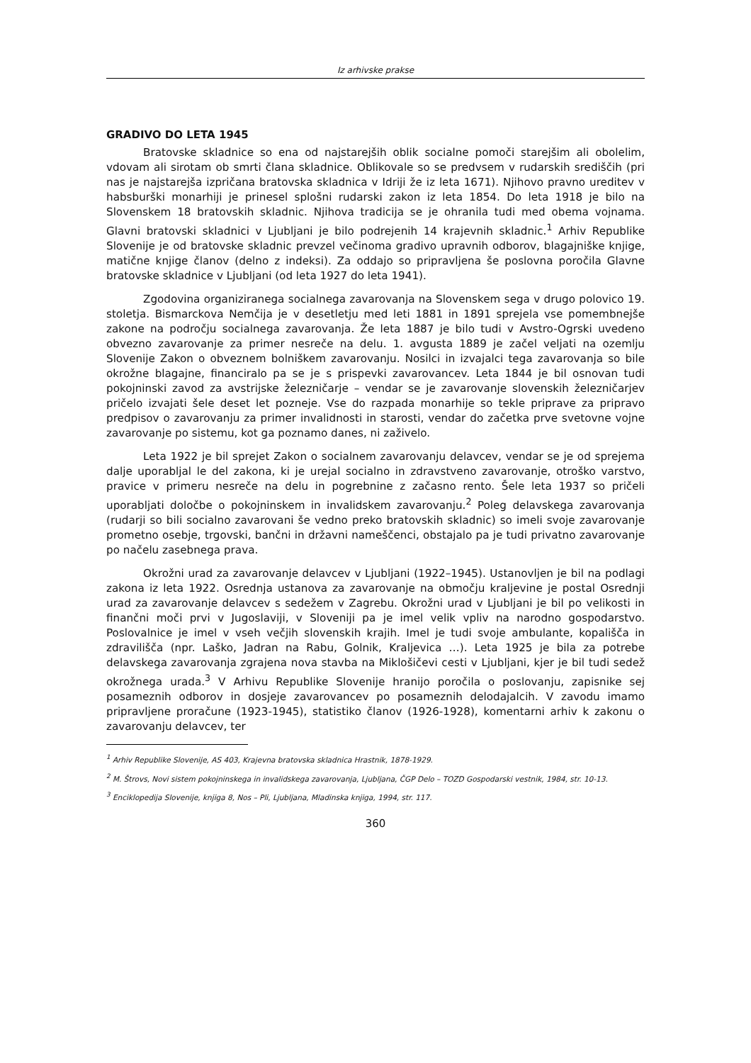Iz arhivske prakse
GRADIVO DO LETA 1945
Bratovske skladnice so ena od najstarejših oblik socialne pomoči starejšim ali obolelim, vdovam ali sirotam ob smrti člana skladnice. Oblikovale so se predvsem v rudarskih središčih (pri nas je najstarejša izpričana bratovska skladnica v Idriji že iz leta 1671). Njihovo pravno ureditev v habsburški monarhiji je prinesel splošni rudarski zakon iz leta 1854. Do leta 1918 je bilo na Slovenskem 18 bratovskih skladnic. Njihova tradicija se je ohranila tudi med obema vojnama. Glavni bratovski skladnici v Ljubljani je bilo podrejenih 14 krajevnih skladnic.<sup>1</sup> Arhiv Republike Slovenije je od bratovske skladnic prevzel večinoma gradivo upravnih odborov, blagajniške knjige, matične knjige članov (delno z indeksi). Za oddajo so pripravljena še poslovna poročila Glavne bratovske skladnice v Ljubljani (od leta 1927 do leta 1941).
Zgodovina organiziranega socialnega zavarovanja na Slovenskem sega v drugo polovico 19. stoletja. Bismarckova Nemčija je v desetletju med leti 1881 in 1891 sprejela vse pomembnejše zakone na področju socialnega zavarovanja. Že leta 1887 je bilo tudi v Avstro-Ogrski uvedeno obvezno zavarovanje za primer nesreče na delu. 1. avgusta 1889 je začel veljati na ozemlju Slovenije Zakon o obveznem bolniškem zavarovanju. Nosilci in izvajalci tega zavarovanja so bile okrožne blagajne, financiralo pa se je s prispevki zavarovancev. Leta 1844 je bil osnovan tudi pokojninski zavod za avstrijske železničarje – vendar se je zavarovanje slovenskih železničarjev pričelo izvajati šele deset let pozneje. Vse do razpada monarhije so tekle priprave za pripravo predpisov o zavarovanju za primer invalidnosti in starosti, vendar do začetka prve svetovne vojne zavarovanje po sistemu, kot ga poznamo danes, ni zaživelo.
Leta 1922 je bil sprejet Zakon o socialnem zavarovanju delavcev, vendar se je od sprejema dalje uporabljal le del zakona, ki je urejal socialno in zdravstveno zavarovanje, otroško varstvo, pravice v primeru nesreče na delu in pogrebnine z začasno rento. Šele leta 1937 so pričeli uporabljati določbe o pokojninskem in invalidskem zavarovanju.<sup>2</sup> Poleg delavskega zavarovanja (rudarji so bili socialno zavarovani še vedno preko bratovskih skladnic) so imeli svoje zavarovanje prometno osebje, trgovski, bančni in državni nameščenci, obstajalo pa je tudi privatno zavarovanje po načelu zasebnega prava.
Okrožni urad za zavarovanje delavcev v Ljubljani (1922–1945). Ustanovljen je bil na podlagi zakona iz leta 1922. Osrednja ustanova za zavarovanje na območju kraljevine je postal Osrednji urad za zavarovanje delavcev s sedežem v Zagrebu. Okrožni urad v Ljubljani je bil po velikosti in finančni moči prvi v Jugoslaviji, v Sloveniji pa je imel velik vpliv na narodno gospodarstvo. Poslovalnice je imel v vseh večjih slovenskih krajih. Imel je tudi svoje ambulante, kopališča in zdravilišča (npr. Laško, Jadran na Rabu, Golnik, Kraljevica …). Leta 1925 je bila za potrebe delavskega zavarovanja zgrajena nova stavba na Miklošičevi cesti v Ljubljani, kjer je bil tudi sedež okrožnega urada.<sup>3</sup> V Arhivu Republike Slovenije hranijo poročila o poslovanju, zapisnike sej posameznih odborov in dosjeje zavarovancev po posameznih delodajalcih. V zavodu imamo pripravljene proračune (1923-1945), statistiko članov (1926-1928), komentarni arhiv k zakonu o zavarovanju delavcev, ter
<sup>1</sup> Arhiv Republike Slovenije, AS 403, Krajevna bratovska skladnica Hrastnik, 1878-1929.
<sup>2</sup> M. Štrovs, Novi sistem pokojninskega in invalidskega zavarovanja, Ljubljana, ČGP Delo – TOZD Gospodarski vestnik, 1984, str. 10-13.
<sup>3</sup> Enciklopedija Slovenije, knjiga 8, Nos – Pli, Ljubljana, Mladinska knjiga, 1994, str. 117.
360